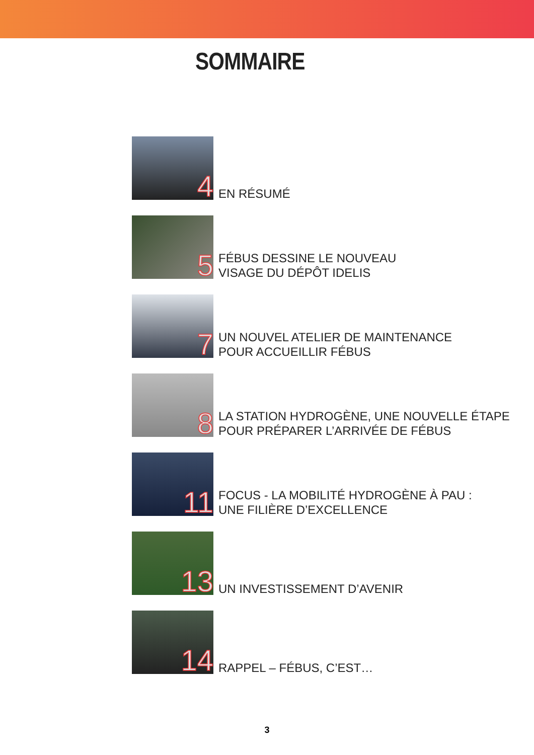SOMMAIRE
4
EN RÉSUMÉ
5
FÉBUS DESSINE LE NOUVEAU
VISAGE DU DÉPÔT IDELIS
7
UN NOUVEL ATELIER DE MAINTENANCE
POUR ACCUEILLIR FÉBUS
8
LA STATION HYDROGÈNE, UNE NOUVELLE ÉTAPE
POUR PRÉPARER L’ARRIVÉE DE FÉBUS
11
FOCUS - LA MOBILITÉ HYDROGÈNE À PAU :
UNE FILIÈRE D’EXCELLENCE
13
UN INVESTISSEMENT D’AVENIR
14
RAPPEL – FÉBUS, C’EST…
3